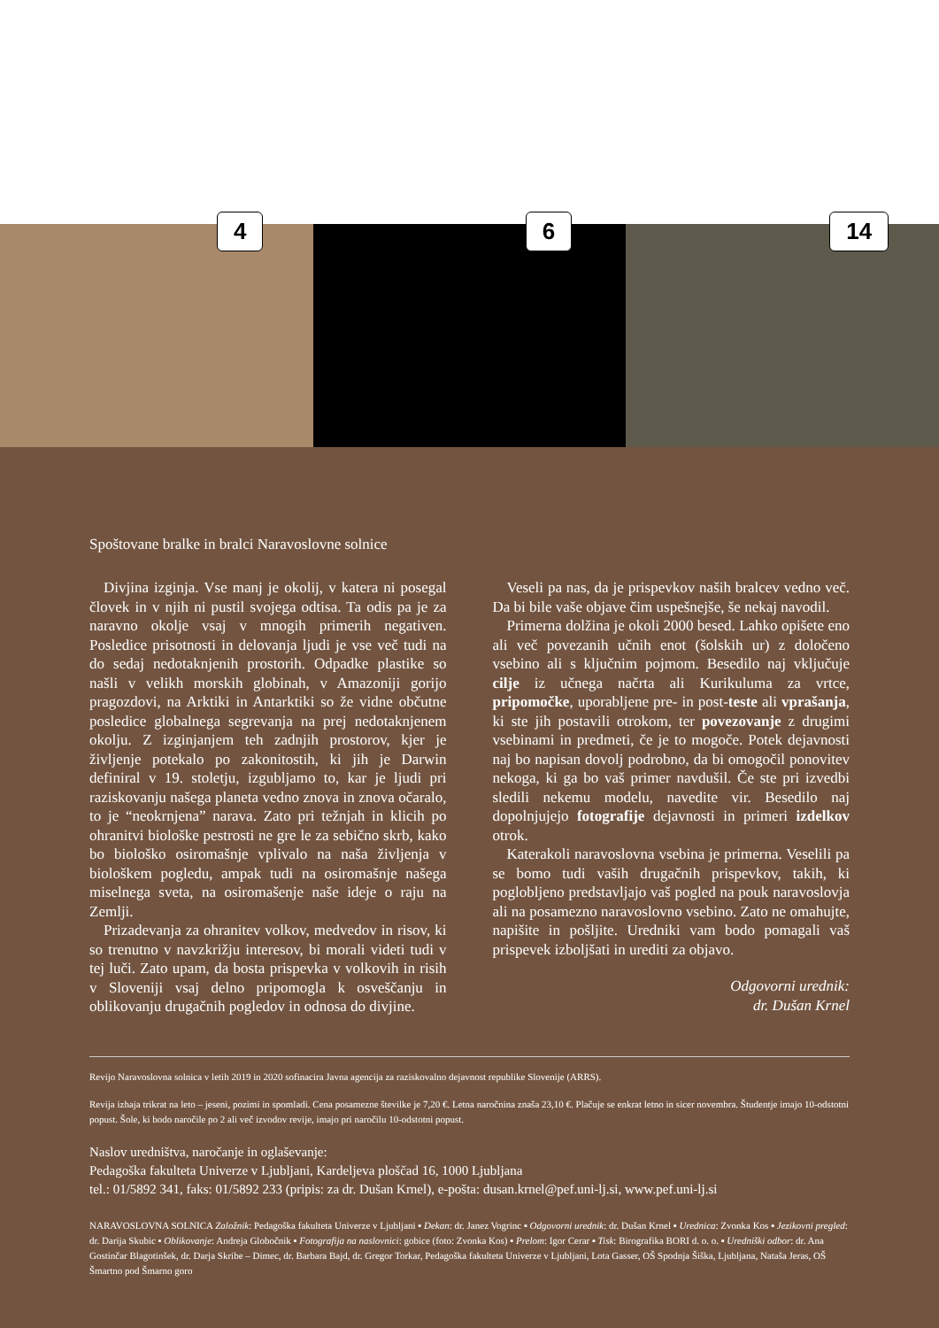4
6
14
Spoštovane bralke in bralci Naravoslovne solnice
Divjina izginja. Vse manj je okolij, v katera ni posegal človek in v njih ni pustil svojega odtisa. Ta odis pa je za naravno okolje vsaj v mnogih primerih negativen. Posledice prisotnosti in delovanja ljudi je vse več tudi na do sedaj nedotaknjenih prostorih. Odpadke plastike so našli v velikh morskih globinah, v Amazoniji gorijo pragozdovi, na Arktiki in Antarktiki so že vidne občutne posledice globalnega segrevanja na prej nedotaknjenem okolju. Z izginjanjem teh zadnjih prostorov, kjer je življenje potekalo po zakonitostih, ki jih je Darwin definiral v 19. stoletju, izgubljamo to, kar je ljudi pri raziskovanju našega planeta vedno znova in znova očaralo, to je “neokrnjena” narava. Zato pri težnjah in klicih po ohranitvi biološke pestrosti ne gre le za sebično skrb, kako bo biološko osiromašnje vplivalo na naša življenja v biološkem pogledu, ampak tudi na osiromašnje našega miselnega sveta, na osiromašenje naše ideje o raju na Zemlji.
Prizadevanja za ohranitev volkov, medvedov in risov, ki so trenutno v navzkrižju interesov, bi morali videti tudi v tej luči. Zato upam, da bosta prispevka v volkovih in risih v Sloveniji vsaj delno pripomogla k osveščanju in oblikovanju drugačnih pogledov in odnosa do divjine.
Veseli pa nas, da je prispevkov naših bralcev vedno več. Da bi bile vaše objave čim uspešnejše, še nekaj navodil.
Primerna dolžina je okoli 2000 besed. Lahko opišete eno ali več povezanih učnih enot (šolskih ur) z določeno vsebino ali s ključnim pojmom. Besedilo naj vključuje cilje iz učnega načrta ali Kurikuluma za vrtce, pripomočke, uporabljene pre- in post-teste ali vprašanja, ki ste jih postavili otrokom, ter povezovanje z drugimi vsebinami in predmeti, če je to mogoče. Potek dejavnosti naj bo napisan dovolj podrobno, da bi omogočil ponovitev nekoga, ki ga bo vaš primer navdušil. Če ste pri izvedbi sledili nekemu modelu, navedite vir. Besedilo naj dopolnjujejo fotografije dejavnosti in primeri izdelkov otrok.
Katerakoli naravoslovna vsebina je primerna. Veselili pa se bomo tudi vaših drugačnih prispevkov, takih, ki poglobljeno predstavljajo vaš pogled na pouk naravoslovja ali na posamezno naravoslovno vsebino. Zato ne omahujte, napišite in pošljite. Uredniki vam bodo pomagali vaš prispevek izboljšati in urediti za objavo.
Odgovorni urednik:
dr. Dušan Krnel
Revijo Naravoslovna solnica v letih 2019 in 2020 sofinacira Javna agencija za raziskovalno dejavnost republike Slovenije (ARRS).
Revija izhaja trikrat na leto – jeseni, pozimi in spomladi. Cena posamezne številke je 7,20 €. Letna naročnina znaša 23,10 €. Plačuje se enkrat letno in sicer novembra. Študentje imajo 10-odstotni popust. Šole, ki bodo naročile po 2 ali več izvodov revije, imajo pri naročilu 10-odstotni popust.
Naslov uredništva, naročanje in oglaševanje:
Pedagoška fakulteta Univerze v Ljubljani, Kardeljeva ploščad 16, 1000 Ljubljana
tel.: 01/5892 341, faks: 01/5892 233 (pripis: za dr. Dušan Krnel), e-pošta: dusan.krnel@pef.uni-lj.si, www.pef.uni-lj.si
NARAVOSLOVNA SOLNICA Založnik: Pedagoška fakulteta Univerze v Ljubljani ▪ Dekan: dr. Janez Vogrinc ▪ Odgovorni urednik: dr. Dušan Krnel ▪ Urednica: Zvonka Kos ▪ Jezikovni pregled: dr. Darija Skubic ▪ Oblikovanje: Andreja Globočnik ▪ Fotografija na naslovnici: gobice (foto: Zvonka Kos) ▪ Prelom: Igor Cerar ▪ Tisk: Birografika BORI d. o. o. ▪ Uredniški odbor: dr. Ana Gostinčar Blagotinšek, dr. Darja Skribe – Dimec, dr. Barbara Bajd, dr. Gregor Torkar, Pedagoška fakulteta Univerze v Ljubljani, Lota Gasser, OŠ Spodnja Šiška, Ljubljana, Nataša Jeras, OŠ Šmartno pod Šmarno goro